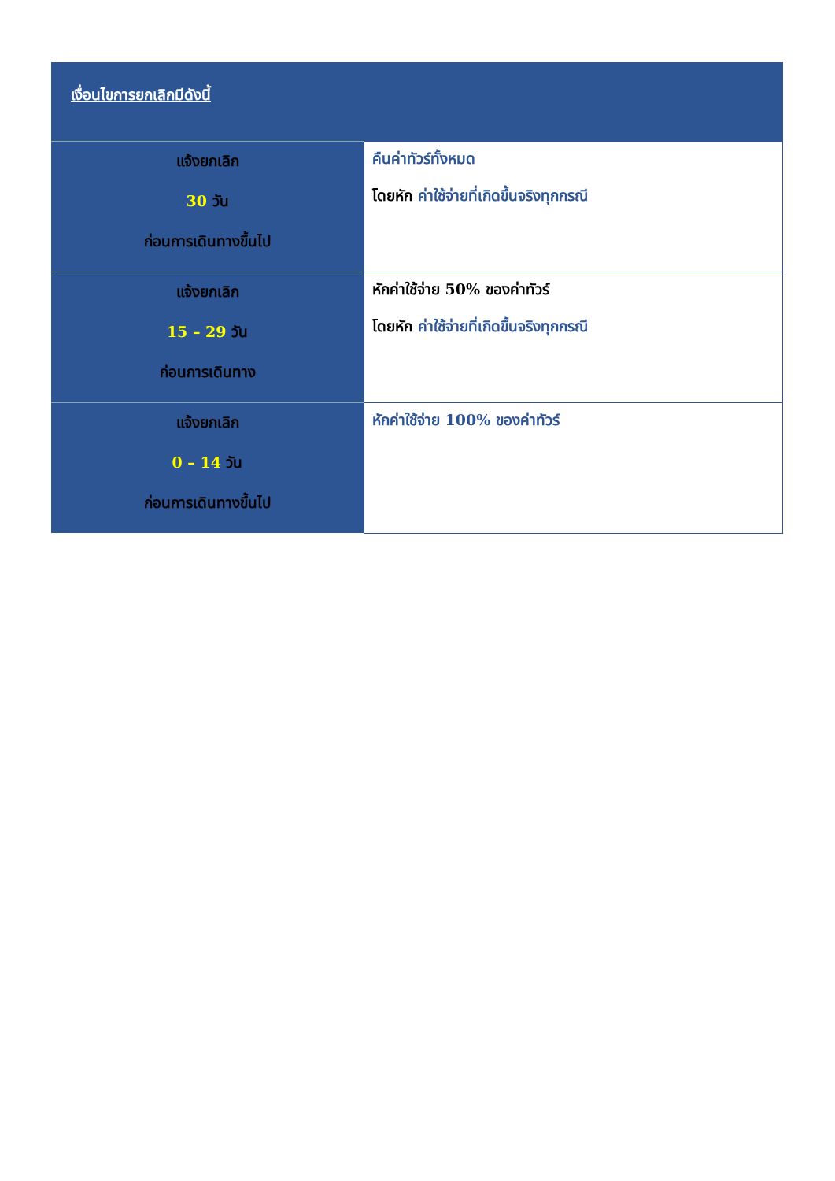| เงื่อนไขการยกเลิกมีดังนี้ | |
| แจ้งยกเลิก 30 วัน ก่อนการเดินทางขึ้นไป | คืนค่าทัวร์ทั้งหมด โดยหัก ค่าใช้จ่ายที่เกิดขึ้นจริงทุกกรณี |
| แจ้งยกเลิก 15 – 29 วัน ก่อนการเดินทาง | หักค่าใช้จ่าย 50% ของค่าทัวร์ โดยหัก ค่าใช้จ่ายที่เกิดขึ้นจริงทุกกรณี |
| แจ้งยกเลิก 0 – 14 วัน ก่อนการเดินทางขึ้นไป | หักค่าใช้จ่าย 100% ของค่าทัวร์ |